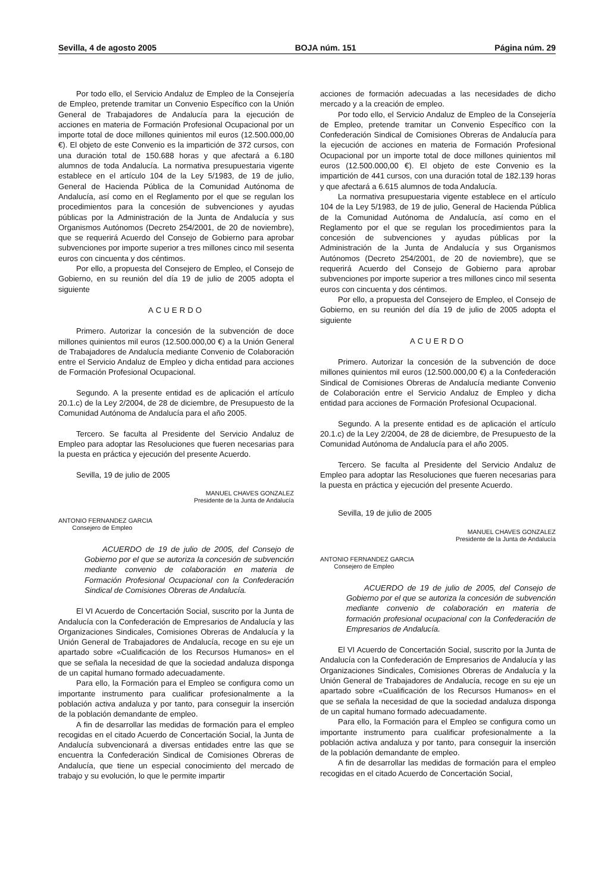Sevilla, 4 de agosto 2005 BOJA núm. 151 Página núm. 29
Por todo ello, el Servicio Andaluz de Empleo de la Consejería de Empleo, pretende tramitar un Convenio Específico con la Unión General de Trabajadores de Andalucía para la ejecución de acciones en materia de Formación Profesional Ocupacional por un importe total de doce millones quinientos mil euros (12.500.000,00 €). El objeto de este Convenio es la impartición de 372 cursos, con una duración total de 150.688 horas y que afectará a 6.180 alumnos de toda Andalucía. La normativa presupuestaria vigente establece en el artículo 104 de la Ley 5/1983, de 19 de julio, General de Hacienda Pública de la Comunidad Autónoma de Andalucía, así como en el Reglamento por el que se regulan los procedimientos para la concesión de subvenciones y ayudas públicas por la Administración de la Junta de Andalucía y sus Organismos Autónomos (Decreto 254/2001, de 20 de noviembre), que se requerirá Acuerdo del Consejo de Gobierno para aprobar subvenciones por importe superior a tres millones cinco mil sesenta euros con cincuenta y dos céntimos.
Por ello, a propuesta del Consejero de Empleo, el Consejo de Gobierno, en su reunión del día 19 de julio de 2005 adopta el siguiente
ACUERDO
Primero. Autorizar la concesión de la subvención de doce millones quinientos mil euros (12.500.000,00 €) a la Unión General de Trabajadores de Andalucía mediante Convenio de Colaboración entre el Servicio Andaluz de Empleo y dicha entidad para acciones de Formación Profesional Ocupacional.
Segundo. A la presente entidad es de aplicación el artículo 20.1.c) de la Ley 2/2004, de 28 de diciembre, de Presupuesto de la Comunidad Autónoma de Andalucía para el año 2005.
Tercero. Se faculta al Presidente del Servicio Andaluz de Empleo para adoptar las Resoluciones que fueren necesarias para la puesta en práctica y ejecución del presente Acuerdo.
Sevilla, 19 de julio de 2005
MANUEL CHAVES GONZALEZ
Presidente de la Junta de Andalucía
ANTONIO FERNANDEZ GARCIA
Consejero de Empleo
ACUERDO de 19 de julio de 2005, del Consejo de Gobierno por el que se autoriza la concesión de subvención mediante convenio de colaboración en materia de Formación Profesional Ocupacional con la Confederación Sindical de Comisiones Obreras de Andalucía.
El VI Acuerdo de Concertación Social, suscrito por la Junta de Andalucía con la Confederación de Empresarios de Andalucía y las Organizaciones Sindicales, Comisiones Obreras de Andalucía y la Unión General de Trabajadores de Andalucía, recoge en su eje un apartado sobre «Cualificación de los Recursos Humanos» en el que se señala la necesidad de que la sociedad andaluza disponga de un capital humano formado adecuadamente.
Para ello, la Formación para el Empleo se configura como un importante instrumento para cualificar profesionalmente a la población activa andaluza y por tanto, para conseguir la inserción de la población demandante de empleo.
A fin de desarrollar las medidas de formación para el empleo recogidas en el citado Acuerdo de Concertación Social, la Junta de Andalucía subvencionará a diversas entidades entre las que se encuentra la Confederación Sindical de Comisiones Obreras de Andalucía, que tiene un especial conocimiento del mercado de trabajo y su evolución, lo que le permite impartir
acciones de formación adecuadas a las necesidades de dicho mercado y a la creación de empleo.
Por todo ello, el Servicio Andaluz de Empleo de la Consejería de Empleo, pretende tramitar un Convenio Específico con la Confederación Sindical de Comisiones Obreras de Andalucía para la ejecución de acciones en materia de Formación Profesional Ocupacional por un importe total de doce millones quinientos mil euros (12.500.000,00 €). El objeto de este Convenio es la impartición de 441 cursos, con una duración total de 182.139 horas y que afectará a 6.615 alumnos de toda Andalucía.
La normativa presupuestaria vigente establece en el artículo 104 de la Ley 5/1983, de 19 de julio, General de Hacienda Pública de la Comunidad Autónoma de Andalucía, así como en el Reglamento por el que se regulan los procedimientos para la concesión de subvenciones y ayudas públicas por la Administración de la Junta de Andalucía y sus Organismos Autónomos (Decreto 254/2001, de 20 de noviembre), que se requerirá Acuerdo del Consejo de Gobierno para aprobar subvenciones por importe superior a tres millones cinco mil sesenta euros con cincuenta y dos céntimos.
Por ello, a propuesta del Consejero de Empleo, el Consejo de Gobierno, en su reunión del día 19 de julio de 2005 adopta el siguiente
ACUERDO
Primero. Autorizar la concesión de la subvención de doce millones quinientos mil euros (12.500.000,00 €) a la Confederación Sindical de Comisiones Obreras de Andalucía mediante Convenio de Colaboración entre el Servicio Andaluz de Empleo y dicha entidad para acciones de Formación Profesional Ocupacional.
Segundo. A la presente entidad es de aplicación el artículo 20.1.c) de la Ley 2/2004, de 28 de diciembre, de Presupuesto de la Comunidad Autónoma de Andalucía para el año 2005.
Tercero. Se faculta al Presidente del Servicio Andaluz de Empleo para adoptar las Resoluciones que fueren necesarias para la puesta en práctica y ejecución del presente Acuerdo.
Sevilla, 19 de julio de 2005
MANUEL CHAVES GONZALEZ
Presidente de la Junta de Andalucía
ANTONIO FERNANDEZ GARCIA
Consejero de Empleo
ACUERDO de 19 de julio de 2005, del Consejo de Gobierno por el que se autoriza la concesión de subvención mediante convenio de colaboración en materia de formación profesional ocupacional con la Confederación de Empresarios de Andalucía.
El VI Acuerdo de Concertación Social, suscrito por la Junta de Andalucía con la Confederación de Empresarios de Andalucía y las Organizaciones Sindicales, Comisiones Obreras de Andalucía y la Unión General de Trabajadores de Andalucía, recoge en su eje un apartado sobre «Cualificación de los Recursos Humanos» en el que se señala la necesidad de que la sociedad andaluza disponga de un capital humano formado adecuadamente.
Para ello, la Formación para el Empleo se configura como un importante instrumento para cualificar profesionalmente a la población activa andaluza y por tanto, para conseguir la inserción de la población demandante de empleo.
A fin de desarrollar las medidas de formación para el empleo recogidas en el citado Acuerdo de Concertación Social,